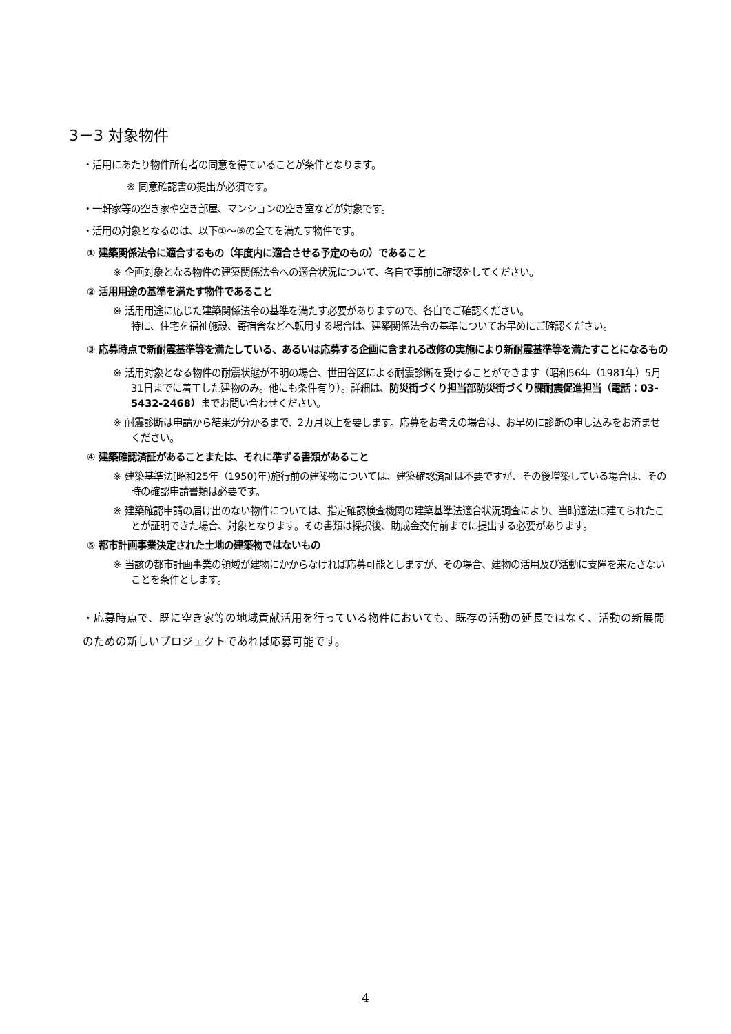3－3 対象物件
・活用にあたり物件所有者の同意を得ていることが条件となります。
※ 同意確認書の提出が必須です。
・一軒家等の空き家や空き部屋、マンションの空き室などが対象です。
・活用の対象となるのは、以下①～⑤の全てを満たす物件です。
① 建築関係法令に適合するもの（年度内に適合させる予定のもの）であること
※ 企画対象となる物件の建築関係法令への適合状況について、各自で事前に確認をしてください。
② 活用用途の基準を満たす物件であること
※ 活用用途に応じた建築関係法令の基準を満たす必要がありますので、各自でご確認ください。
特に、住宅を福祉施設、寄宿舎などへ転用する場合は、建築関係法令の基準についてお早めにご確認ください。
③ 応募時点で新耐震基準等を満たしている、あるいは応募する企画に含まれる改修の実施により新耐震基準等を満たすことになるもの
※ 活用対象となる物件の耐震状態が不明の場合、世田谷区による耐震診断を受けることができます（昭和56年（1981年）5月31日までに着工した建物のみ。他にも条件有り）。詳細は、防災街づくり担当部防災街づくり課耐震促進担当（電話：03-5432-2468）までお問い合わせください。
※ 耐震診断は申請から結果が分かるまで、2カ月以上を要します。応募をお考えの場合は、お早めに診断の申し込みをお済ませください。
④ 建築確認済証があることまたは、それに準ずる書類があること
※ 建築基準法[昭和25年（1950)年)施行前の建築物については、建築確認済証は不要ですが、その後増築している場合は、その時の確認申請書類は必要です。
※ 建築確認申請の届け出のない物件については、指定確認検査機関の建築基準法適合状況調査により、当時適法に建てられたことが証明できた場合、対象となります。その書類は採択後、助成金交付前までに提出する必要があります。
⑤ 都市計画事業決定された土地の建築物ではないもの
※ 当該の都市計画事業の領域が建物にかからなければ応募可能としますが、その場合、建物の活用及び活動に支障を来たさないことを条件とします。
・応募時点で、既に空き家等の地域貢献活用を行っている物件においても、既存の活動の延長ではなく、活動の新展開のための新しいプロジェクトであれば応募可能です。
4